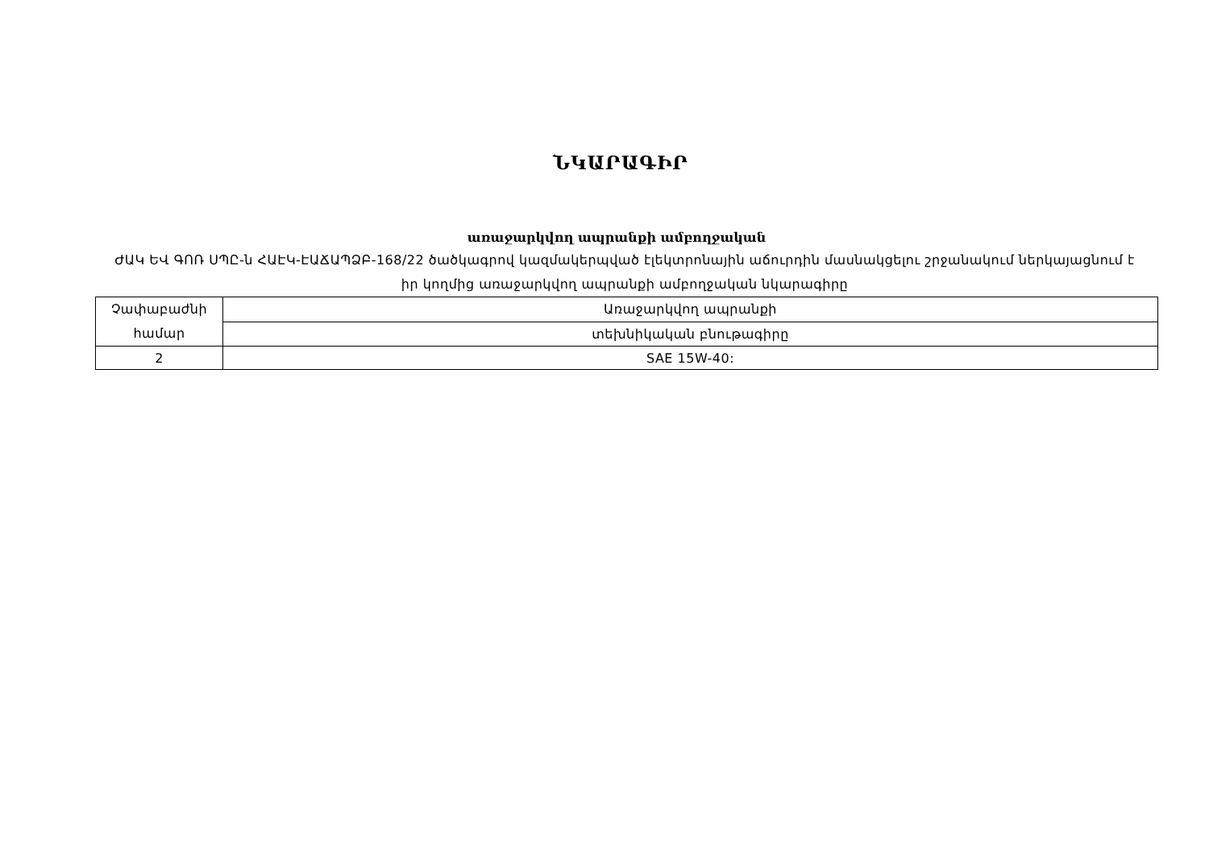ՆԿԱՐԱԳԻՐ
առաջարկվող ապրանքի ամբողջական
ԺԱԿ ԵՎ ԳՈՌ ՍՊԸ-ն ՀԱԷԿ-ԷԱՃԱՊՁԲ-168/22 ծածկագրով կազմակերպված էլեկտրոնային աճուրդին մասնակցելու շրջանակում ներկայացնում է իր կողմից առաջարկվող ապրանքի ամբողջական նկարագիրը
| Չափաբաժնի համար | Առաջարկվող ապրանքի |
| | տեխնիկական բնութագիրը |
| 2 | SAE 15W-40: |